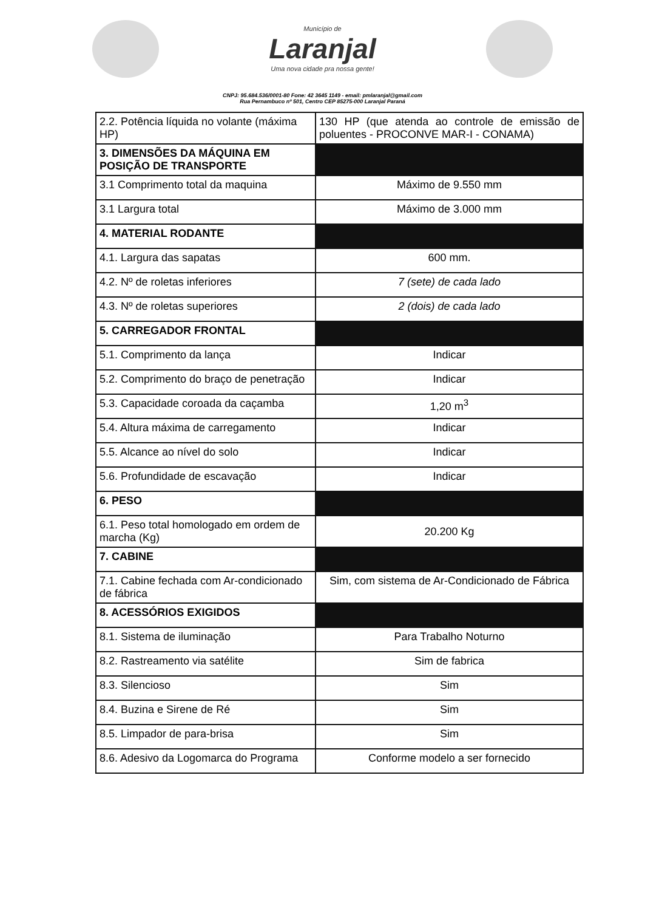Município de
Laranjal
Uma nova cidade pra nossa gente!
CNPJ: 95.684.536/0001-80 Fone: 42 3645 1149 - email: pmlaranjal@gmail.com
Rua Pernambuco nº 501, Centro CEP 85275-000 Laranjal Paraná
| 2.2. Potência líquida no volante (máxima HP) | 130 HP (que atenda ao controle de emissão de poluentes - PROCONVE MAR-I - CONAMA) |
| 3. DIMENSÕES DA MÁQUINA EM POSIÇÃO DE TRANSPORTE | |
| 3.1 Comprimento total da maquina | Máximo de 9.550 mm |
| 3.1 Largura total | Máximo de 3.000 mm |
| 4. MATERIAL RODANTE | |
| 4.1. Largura das sapatas | 600 mm. |
| 4.2. Nº de roletas inferiores | 7 (sete) de cada lado |
| 4.3. Nº de roletas superiores | 2 (dois) de cada lado |
| 5. CARREGADOR FRONTAL | |
| 5.1. Comprimento da lança | Indicar |
| 5.2. Comprimento do braço de penetração | Indicar |
| 5.3. Capacidade coroada da caçamba | 1,20 m<sup>3</sup> |
| 5.4. Altura máxima de carregamento | Indicar |
| 5.5. Alcance ao nível do solo | Indicar |
| 5.6. Profundidade de escavação | Indicar |
| 6. PESO | |
| 6.1. Peso total homologado em ordem de marcha (Kg) | 20.200 Kg |
| 7. CABINE | |
| 7.1. Cabine fechada com Ar-condicionado de fábrica | Sim, com sistema de Ar-Condicionado de Fábrica |
| 8. ACESSÓRIOS EXIGIDOS | |
| 8.1. Sistema de iluminação | Para Trabalho Noturno |
| 8.2. Rastreamento via satélite | Sim de fabrica |
| 8.3. Silencioso | Sim |
| 8.4. Buzina e Sirene de Ré | Sim |
| 8.5. Limpador de para-brisa | Sim |
| 8.6. Adesivo da Logomarca do Programa | Conforme modelo a ser fornecido |